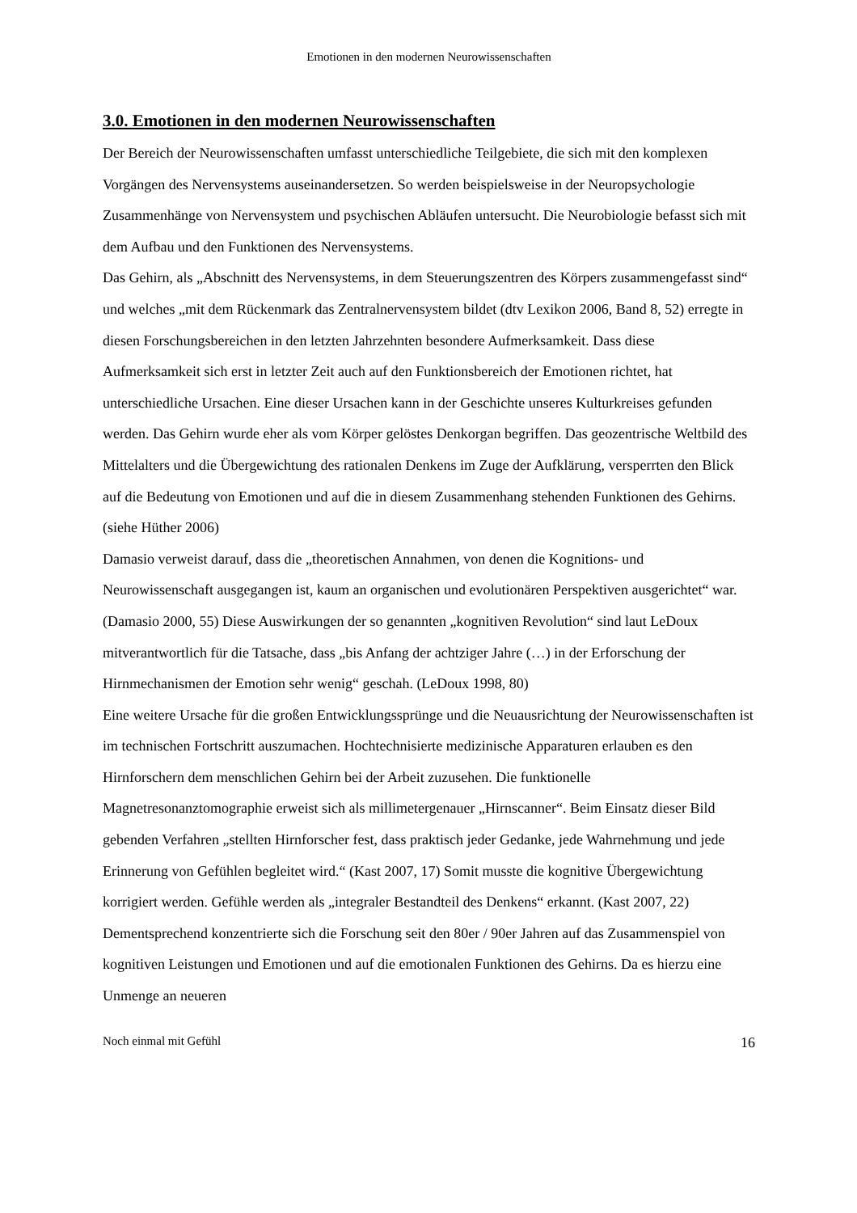Emotionen in den modernen Neurowissenschaften
3.0. Emotionen in den modernen Neurowissenschaften
Der Bereich der Neurowissenschaften umfasst unterschiedliche Teilgebiete, die sich mit den komplexen Vorgängen des Nervensystems auseinandersetzen. So werden beispielsweise in der Neuropsychologie Zusammenhänge von Nervensystem und psychischen Abläufen untersucht. Die Neurobiologie befasst sich mit dem Aufbau und den Funktionen des Nervensystems.
Das Gehirn, als „Abschnitt des Nervensystems, in dem Steuerungszentren des Körpers zusammengefasst sind“ und welches „mit dem Rückenmark das Zentralnervensystem bildet (dtv Lexikon 2006, Band 8, 52) erregte in diesen Forschungsbereichen in den letzten Jahrzehnten besondere Aufmerksamkeit. Dass diese Aufmerksamkeit sich erst in letzter Zeit auch auf den Funktionsbereich der Emotionen richtet, hat unterschiedliche Ursachen. Eine dieser Ursachen kann in der Geschichte unseres Kulturkreises gefunden werden. Das Gehirn wurde eher als vom Körper gelöstes Denkorgan begriffen. Das geozentrische Weltbild des Mittelalters und die Übergewichtung des rationalen Denkens im Zuge der Aufklärung, versperrten den Blick auf die Bedeutung von Emotionen und auf die in diesem Zusammenhang stehenden Funktionen des Gehirns. (siehe Hüther 2006)
Damasio verweist darauf, dass die „theoretischen Annahmen, von denen die Kognitions- und Neurowissenschaft ausgegangen ist, kaum an organischen und evolutionären Perspektiven ausgerichtet“ war. (Damasio 2000, 55) Diese Auswirkungen der so genannten „kognitiven Revolution“ sind laut LeDoux mitverantwortlich für die Tatsache, dass „bis Anfang der achtziger Jahre (…) in der Erforschung der Hirnmechanismen der Emotion sehr wenig“ geschah. (LeDoux 1998, 80)
Eine weitere Ursache für die großen Entwicklungssprünge und die Neuausrichtung der Neurowissenschaften ist im technischen Fortschritt auszumachen. Hochtechnisierte medizinische Apparaturen erlauben es den Hirnforschern dem menschlichen Gehirn bei der Arbeit zuzusehen. Die funktionelle Magnetresonanztomographie erweist sich als millimetergenauer „Hirnscanner“. Beim Einsatz dieser Bild gebenden Verfahren „stellten Hirnforscher fest, dass praktisch jeder Gedanke, jede Wahrnehmung und jede Erinnerung von Gefühlen begleitet wird.“ (Kast 2007, 17) Somit musste die kognitive Übergewichtung korrigiert werden. Gefühle werden als „integraler Bestandteil des Denkens“ erkannt. (Kast 2007, 22) Dementsprechend konzentrierte sich die Forschung seit den 80er / 90er Jahren auf das Zusammenspiel von kognitiven Leistungen und Emotionen und auf die emotionalen Funktionen des Gehirns. Da es hierzu eine Unmenge an neueren
Noch einmal mit Gefühl 16